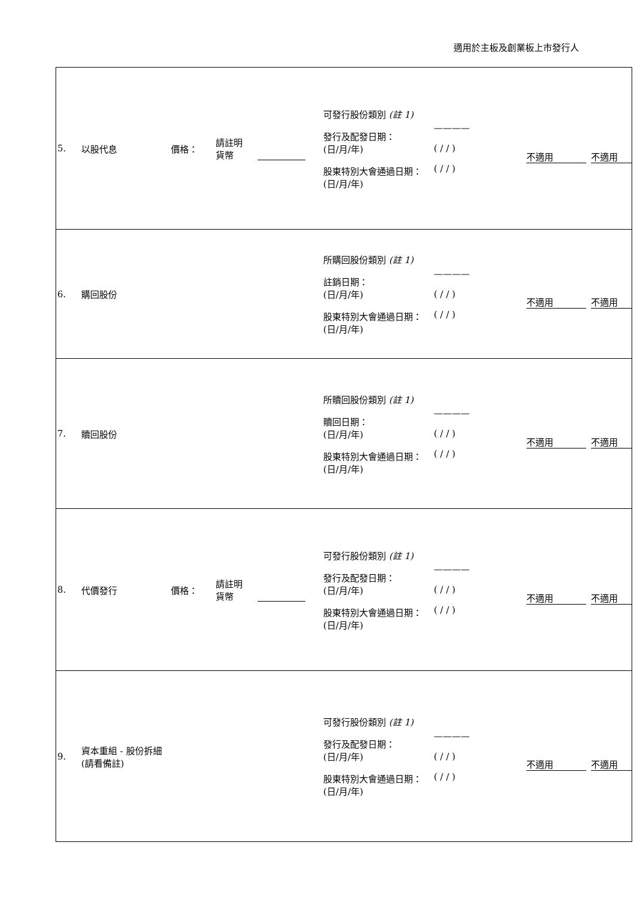適用於主板及創業板上市發行人
| 5. 以股代息 價格： 請註明 貨幣 可發行股份類別 (註 1) 發行及配發日期： (日/月/年) 股東特別大會通過日期： (日/月/年) ———— ( / / ) ( / / ) 不適用 不適用 |
| 6. 購回股份 所購回股份類別 (註 1) 註銷日期： (日/月/年) 股東特別大會通過日期： (日/月/年) ———— ( / / ) ( / / ) 不適用 不適用 |
| 7. 贖回股份 所贖回股份類別 (註 1) 贖回日期： (日/月/年) 股東特別大會通過日期： (日/月/年) ———— ( / / ) ( / / ) 不適用 不適用 |
| 8. 代價發行 價格： 請註明 貨幣 可發行股份類別 (註 1) 發行及配發日期： (日/月/年) 股東特別大會通過日期： (日/月/年) ———— ( / / ) ( / / ) 不適用 不適用 |
| 9. 資本重組 - 股份拆細 (請看備註) 可發行股份類別 (註 1) 發行及配發日期： (日/月/年) 股東特別大會通過日期： (日/月/年) ———— ( / / ) ( / / ) 不適用 不適用 |